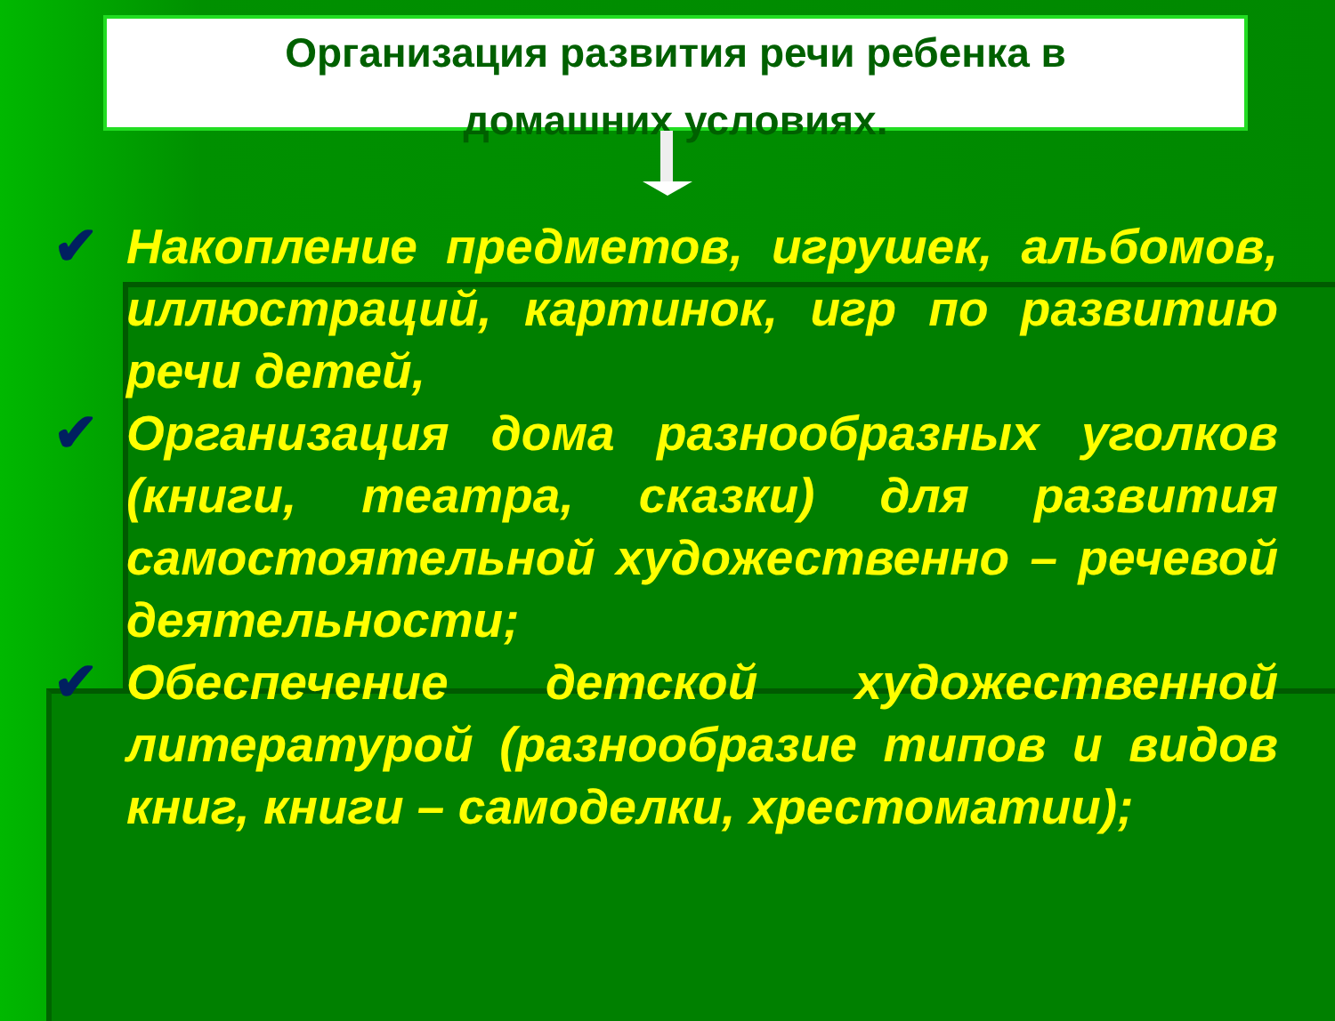Организация развития речи ребенка в
домашних условиях.
✔ Накопление предметов, игрушек, альбомов, иллюстраций, картинок, игр по развитию речи детей,
✔ Организация дома разнообразных уголков (книги, театра, сказки) для развития самостоятельной художественно – речевой деятельности;
✔ Обеспечение детской художественной литературой (разнообразие типов и видов книг, книги – самоделки, хрестоматии);